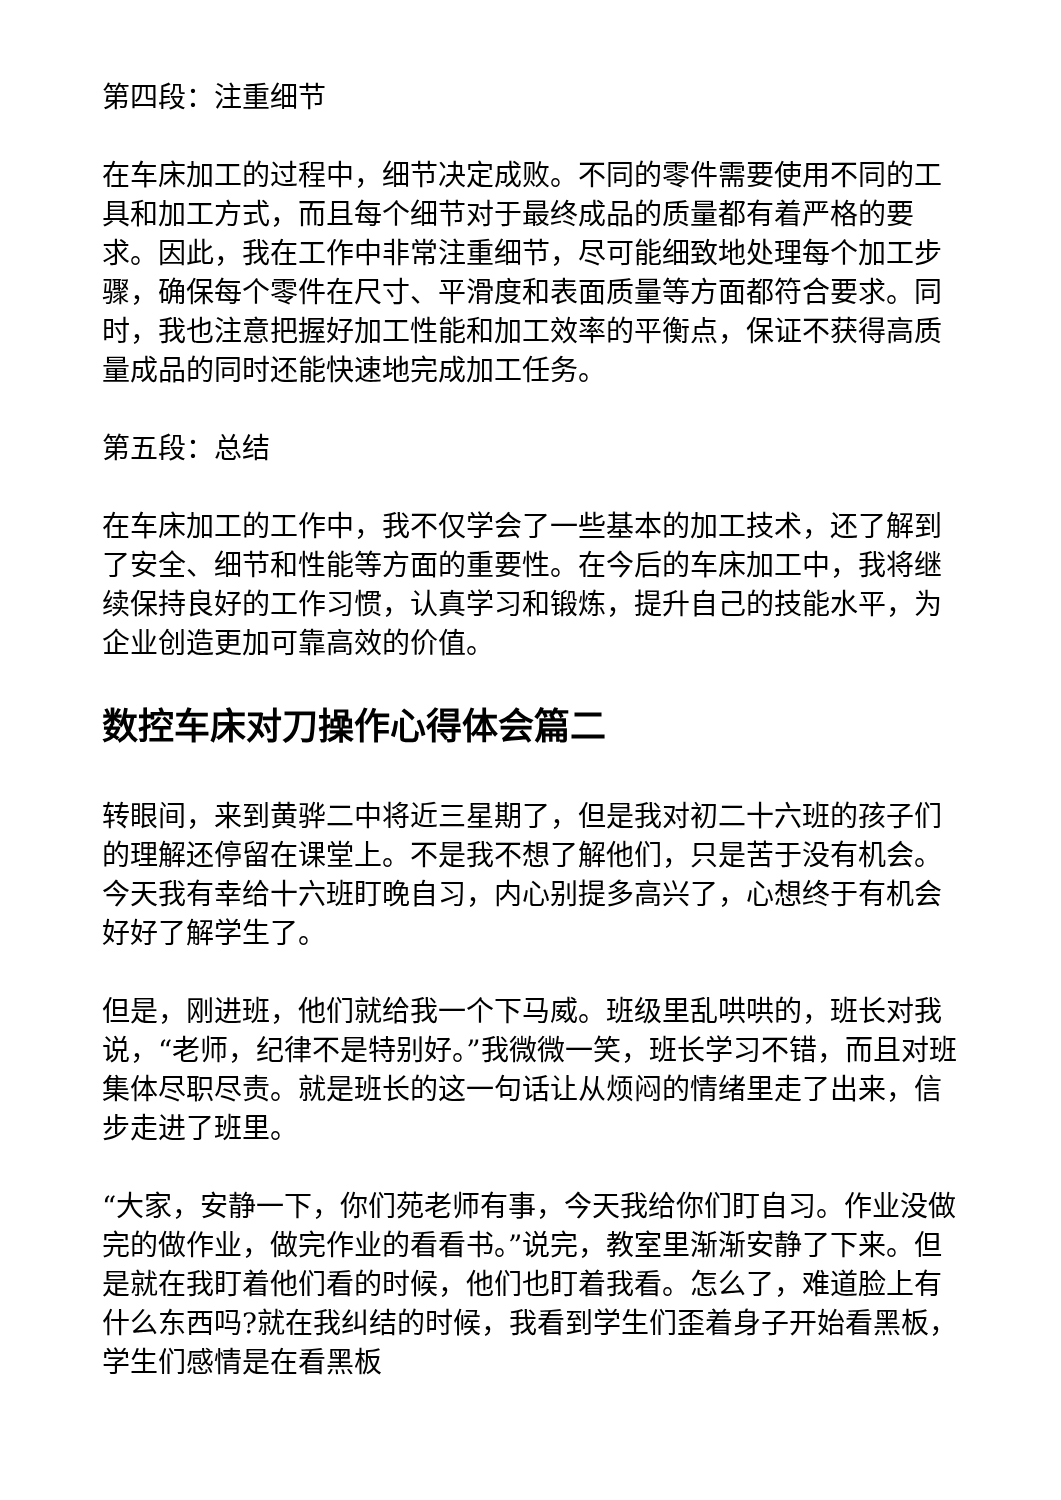第四段：注重细节
在车床加工的过程中，细节决定成败。不同的零件需要使用不同的工具和加工方式，而且每个细节对于最终成品的质量都有着严格的要求。因此，我在工作中非常注重细节，尽可能细致地处理每个加工步骤，确保每个零件在尺寸、平滑度和表面质量等方面都符合要求。同时，我也注意把握好加工性能和加工效率的平衡点，保证不获得高质量成品的同时还能快速地完成加工任务。
第五段：总结
在车床加工的工作中，我不仅学会了一些基本的加工技术，还了解到了安全、细节和性能等方面的重要性。在今后的车床加工中，我将继续保持良好的工作习惯，认真学习和锻炼，提升自己的技能水平，为企业创造更加可靠高效的价值。
数控车床对刀操作心得体会篇二
转眼间，来到黄骅二中将近三星期了，但是我对初二十六班的孩子们的理解还停留在课堂上。不是我不想了解他们，只是苦于没有机会。今天我有幸给十六班盯晚自习，内心别提多高兴了，心想终于有机会好好了解学生了。
但是，刚进班，他们就给我一个下马威。班级里乱哄哄的，班长对我说，“老师，纪律不是特别好。”我微微一笑，班长学习不错，而且对班集体尽职尽责。就是班长的这一句话让从烦闷的情绪里走了出来，信步走进了班里。
“大家，安静一下，你们苑老师有事，今天我给你们盯自习。作业没做完的做作业，做完作业的看看书。”说完，教室里渐渐安静了下来。但是就在我盯着他们看的时候，他们也盯着我看。怎么了，难道脸上有什么东西吗?就在我纠结的时候，我看到学生们歪着身子开始看黑板，学生们感情是在看黑板